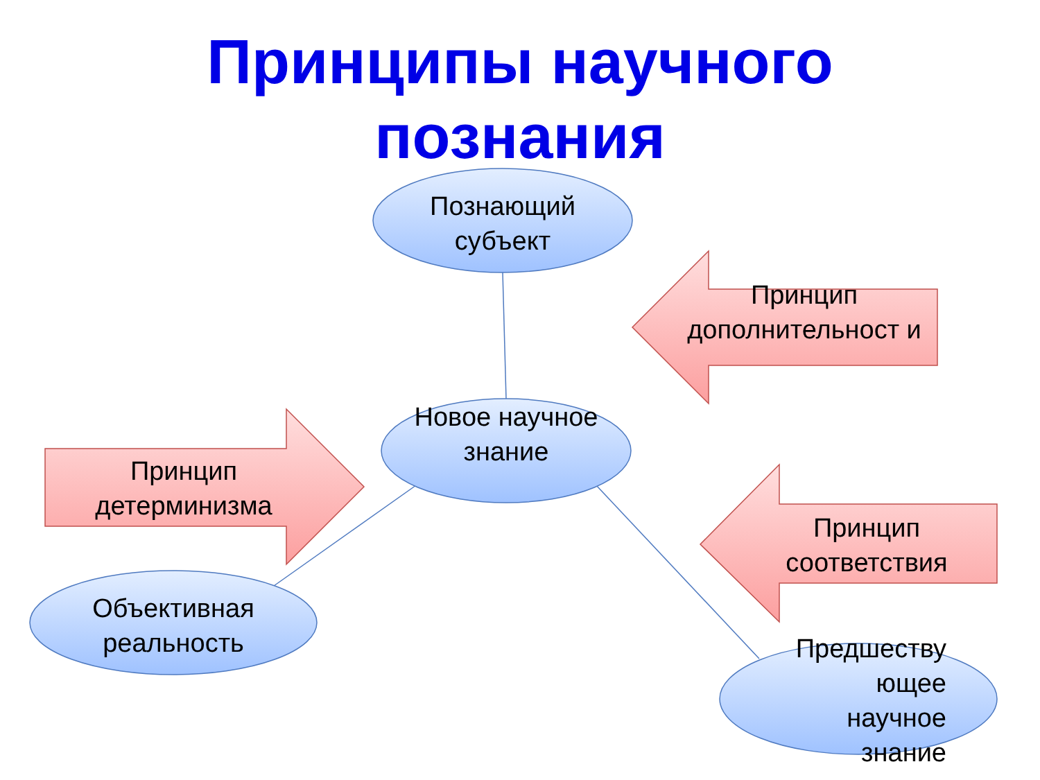Принципы научного
познания
Познающий субъект
Новое научное знание
Объективная реальность
Предшеству ющее научное знание
Принцип дополнительност и
Принцип детерминизма
Принцип соответствия